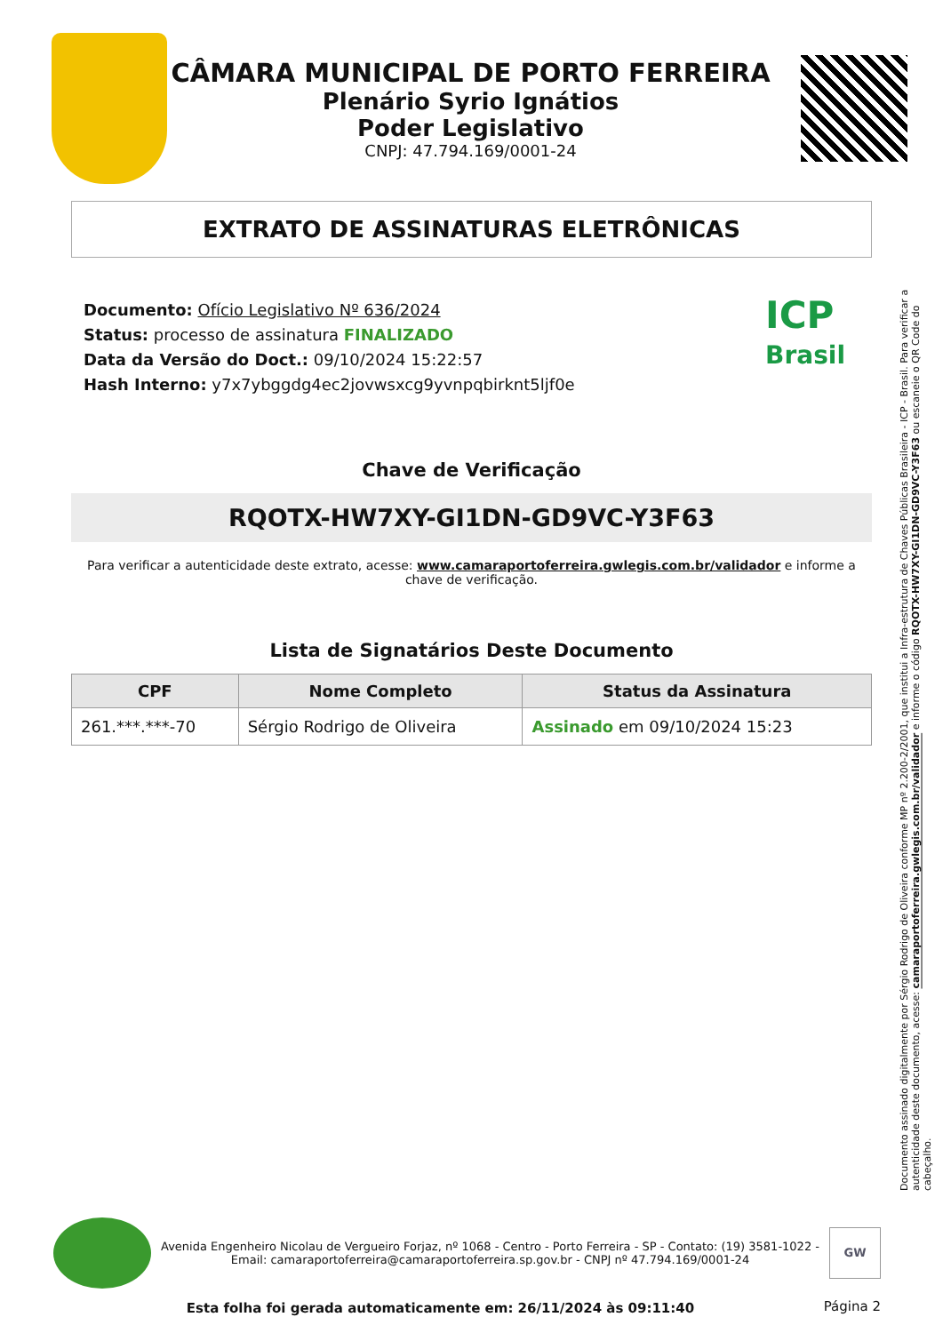CÂMARA MUNICIPAL DE PORTO FERREIRA
Plenário Syrio Ignátios
Poder Legislativo
CNPJ: 47.794.169/0001-24
EXTRATO DE ASSINATURAS ELETRÔNICAS
ICP
Brasil
Documento: Ofício Legislativo Nº 636/2024
Status: processo de assinatura FINALIZADO
Data da Versão do Doct.: 09/10/2024 15:22:57
Hash Interno: y7x7ybggdg4ec2jovwsxcg9yvnpqbirknt5ljf0e
Chave de Verificação
RQOTX-HW7XY-GI1DN-GD9VC-Y3F63
Para verificar a autenticidade deste extrato, acesse: www.camaraportoferreira.gwlegis.com.br/validador e informe a chave de verificação.
Lista de Signatários Deste Documento
| CPF | Nome Completo | Status da Assinatura |
| --- | --- | --- |
| 261.***.***-70 | Sérgio Rodrigo de Oliveira | Assinado em 09/10/2024 15:23 |
Documento assinado digitalmente por Sérgio Rodrigo de Oliveira conforme MP nº 2.200-2/2001, que institui a Infra-estrutura de Chaves Públicas Brasileira - ICP - Brasil. Para verificar a autenticidade deste documento, acesse: camaraportoferreira.gwlegis.com.br/validador e informe o código RQOTX-HW7XY-GI1DN-GD9VC-Y3F63 ou escaneie o QR Code do cabeçalho.
Avenida Engenheiro Nicolau de Vergueiro Forjaz, nº 1068 - Centro - Porto Ferreira - SP - Contato: (19) 3581-1022 - Email: camaraportoferreira@camaraportoferreira.sp.gov.br - CNPJ nº 47.794.169/0001-24
GW
Esta folha foi gerada automaticamente em: 26/11/2024 às 09:11:40
Página 2